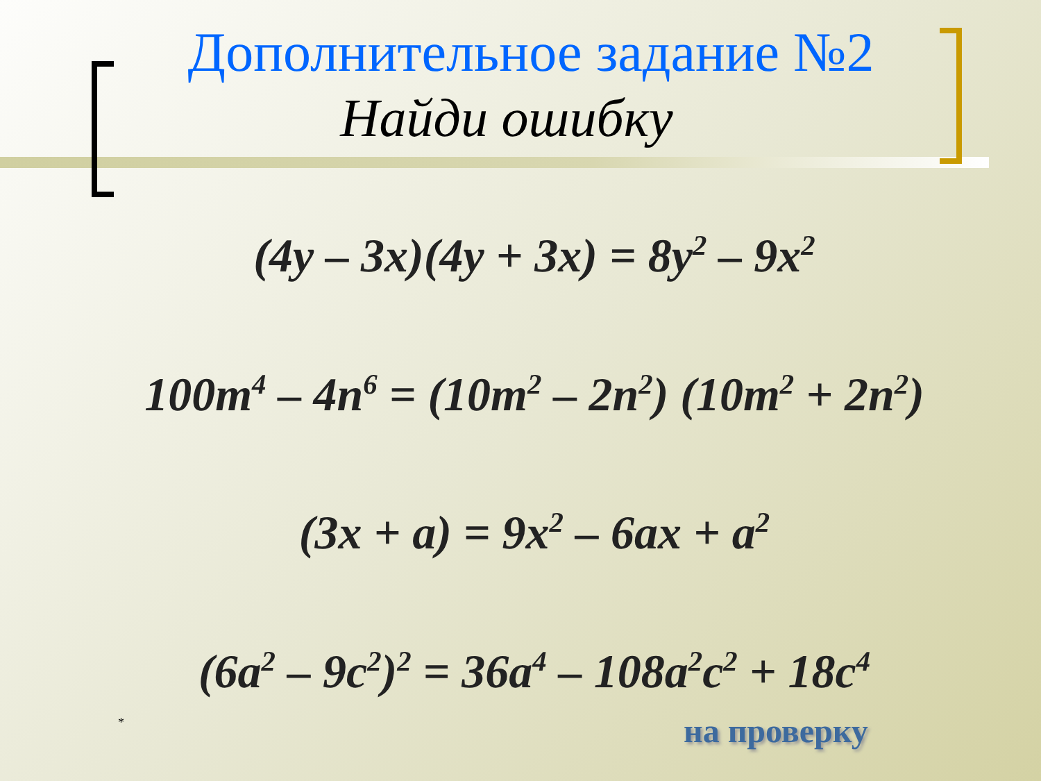Дополнительное задание №2
Найди ошибку
(4y – 3x)(4y + 3x) = 8y<sup>2</sup> – 9x<sup>2</sup>
100m<sup>4</sup> – 4n<sup>6</sup> = (10m<sup>2</sup> – 2n<sup>2</sup>) (10m<sup>2</sup> + 2n<sup>2</sup>)
(3x + a) = 9x<sup>2</sup> – 6ax + a<sup>2</sup>
(6a<sup>2</sup> – 9c<sup>2</sup>)<sup>2</sup> = 36a<sup>4</sup> – 108a<sup>2</sup>c<sup>2</sup> + 18c<sup>4</sup>
* на проверку